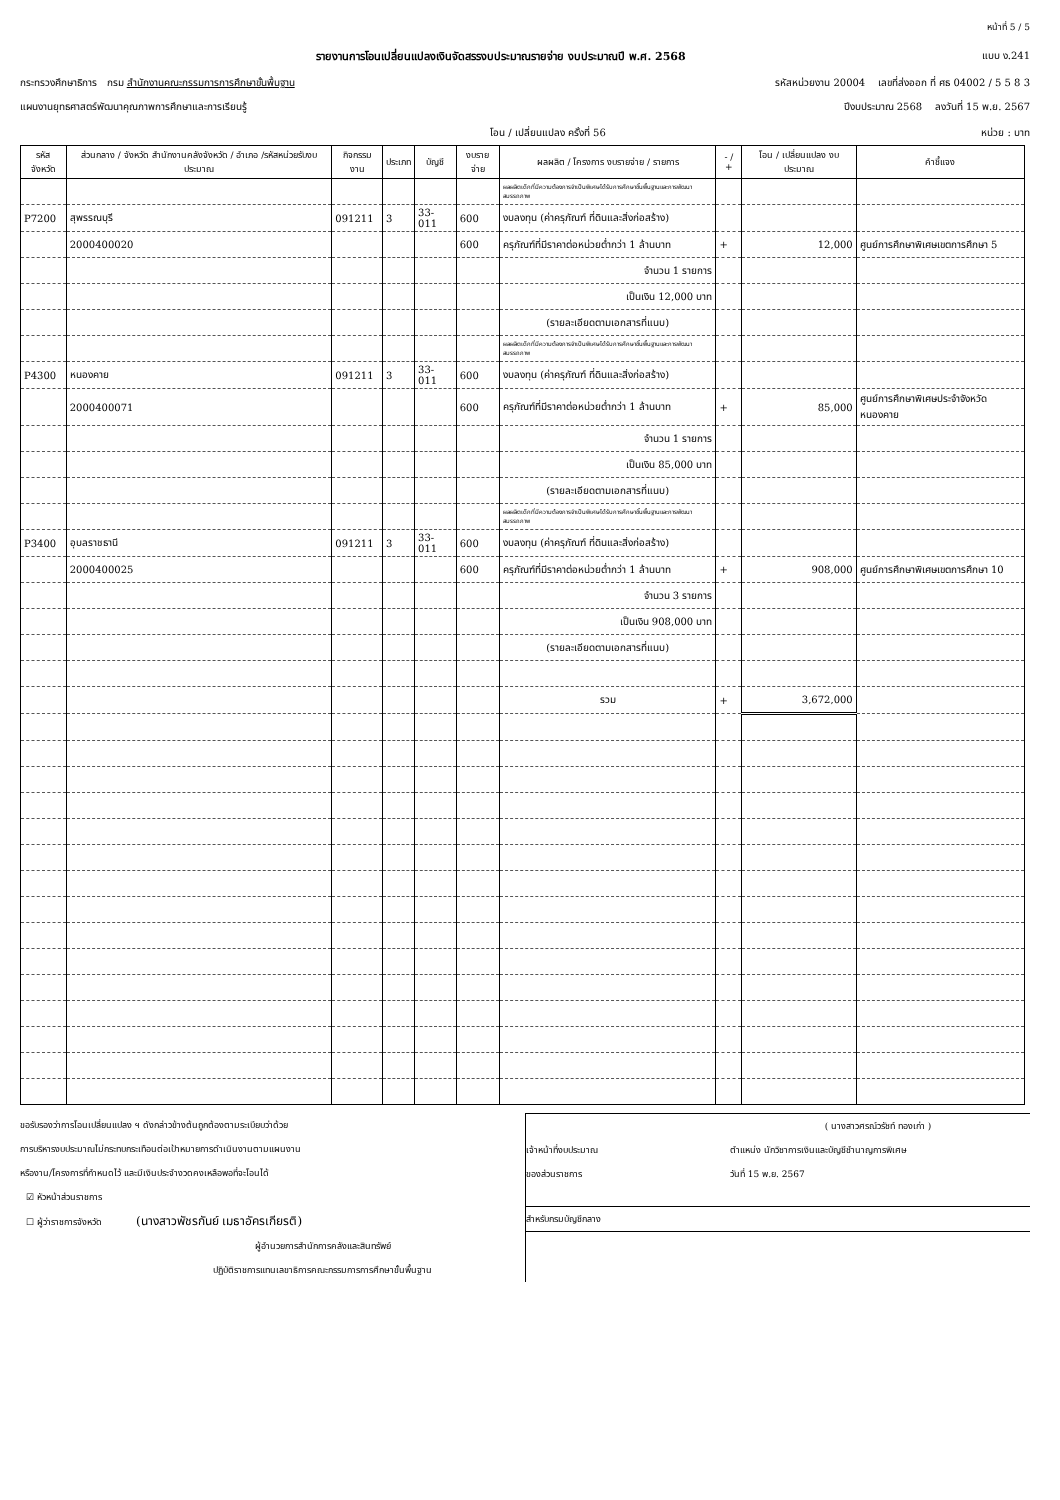หน้าที่ 5 / 5
รายงานการโอนเปลี่ยนแปลงเงินจัดสรรงบประมาณรายจ่าย งบประมาณปี พ.ศ. 2568 แบบ ง.241
กระทรวงศึกษาธิการ กรม สำนักงานคณะกรรมการการศึกษาขั้นพื้นฐาน รหัสหน่วยงาน 20004 เลขที่ส่งออก ที่ ศธ 04002 / 5 5 8 3
แผนงานยุทธศาสตร์พัฒนาคุณภาพการศึกษาและการเรียนรู้ ปีงบประมาณ 2568 ลงวันที่ 15 พ.ย. 2567
โอน / เปลี่ยนแปลง ครั้งที่ 56 หน่วย : บาท
| รหัสจังหวัด | ส่วนกลาง / จังหวัด สำนักงานคลังจังหวัด / อำเภอ /รหัสหน่วยรับงบประมาณ | กิจกรรมงาน | ประเภท | บัญชี | งบรายจ่าย | ผลผลิต / โครงการ งบรายจ่าย / รายการ | - / + | โอน / เปลี่ยนแปลง งบประมาณ | คำชี้แจง |
| --- | --- | --- | --- | --- | --- | --- | --- | --- | --- |
| | | | | | | ผลผลิตเด็กที่มีความต้องการจำเป็นพิเศษได้รับการศึกษาขั้นพื้นฐานและการพัฒนาสมรรถภาพ | | | |
| P7200 | สุพรรณบุรี | 091211 | 3 | 33-011 | 600 | งบลงทุน (ค่าครุภัณฑ์ ที่ดินและสิ่งก่อสร้าง) | | | |
| | 2000400020 | | | | 600 | ครุภัณฑ์ที่มีราคาต่อหน่วยต่ำกว่า 1 ล้านบาท | + | 12,000 | ศูนย์การศึกษาพิเศษเขตการศึกษา 5 |
| | | | | | | จำนวน 1 รายการ | | | |
| | | | | | | เป็นเงิน 12,000 บาท | | | |
| | | | | | | (รายละเอียดตามเอกสารที่แนบ) | | | |
| | | | | | | ผลผลิตเด็กที่มีความต้องการจำเป็นพิเศษได้รับการศึกษาขั้นพื้นฐานและการพัฒนาสมรรถภาพ | | | |
| P4300 | หนองคาย | 091211 | 3 | 33-011 | 600 | งบลงทุน (ค่าครุภัณฑ์ ที่ดินและสิ่งก่อสร้าง) | | | |
| | 2000400071 | | | | 600 | ครุภัณฑ์ที่มีราคาต่อหน่วยต่ำกว่า 1 ล้านบาท | + | 85,000 | ศูนย์การศึกษาพิเศษประจำจังหวัดหนองคาย |
| | | | | | | จำนวน 1 รายการ | | | |
| | | | | | | เป็นเงิน 85,000 บาท | | | |
| | | | | | | (รายละเอียดตามเอกสารที่แนบ) | | | |
| | | | | | | ผลผลิตเด็กที่มีความต้องการจำเป็นพิเศษได้รับการศึกษาขั้นพื้นฐานและการพัฒนาสมรรถภาพ | | | |
| P3400 | อุบลราชธานี | 091211 | 3 | 33-011 | 600 | งบลงทุน (ค่าครุภัณฑ์ ที่ดินและสิ่งก่อสร้าง) | | | |
| | 2000400025 | | | | 600 | ครุภัณฑ์ที่มีราคาต่อหน่วยต่ำกว่า 1 ล้านบาท | + | 908,000 | ศูนย์การศึกษาพิเศษเขตการศึกษา 10 |
| | | | | | | จำนวน 3 รายการ | | | |
| | | | | | | เป็นเงิน 908,000 บาท | | | |
| | | | | | | (รายละเอียดตามเอกสารที่แนบ) | | | |
| | | | | | | รวม | + | 3,672,000 | |
ขอรับรองว่าการโอนเปลี่ยนแปลง ฯ ดังกล่าวข้างต้นถูกต้องตามระเบียบว่าด้วย
การบริหารงบประมาณไม่กระทบกระเทือนต่อเป้าหมายการดำเนินงานตามแผนงาน
หรืองาน/โครงการที่กำหนดไว้ และมีเงินประจำงวดคงเหลือพอที่จะโอนได้
☑ หัวหน้าส่วนราชการ
☐ ผู้ว่าราชการจังหวัด (นางสาวพัชรกันย์ เมธาอัครเกียรติ)
ผู้อำนวยการสำนักการคลังและสินทรัพย์
ปฏิบัติราชการแทนเลขาธิการคณะกรรมการการศึกษาขั้นพื้นฐาน
( นางสาวศรณ์วรัชท์ ทองเก่า )
เจ้าหน้าที่งบประมาณ ตำแหน่ง นักวิชาการเงินและบัญชีชำนาญการพิเศษ
ของส่วนราชการ วันที่ 15 พ.ย. 2567
สำหรับกรมบัญชีกลาง